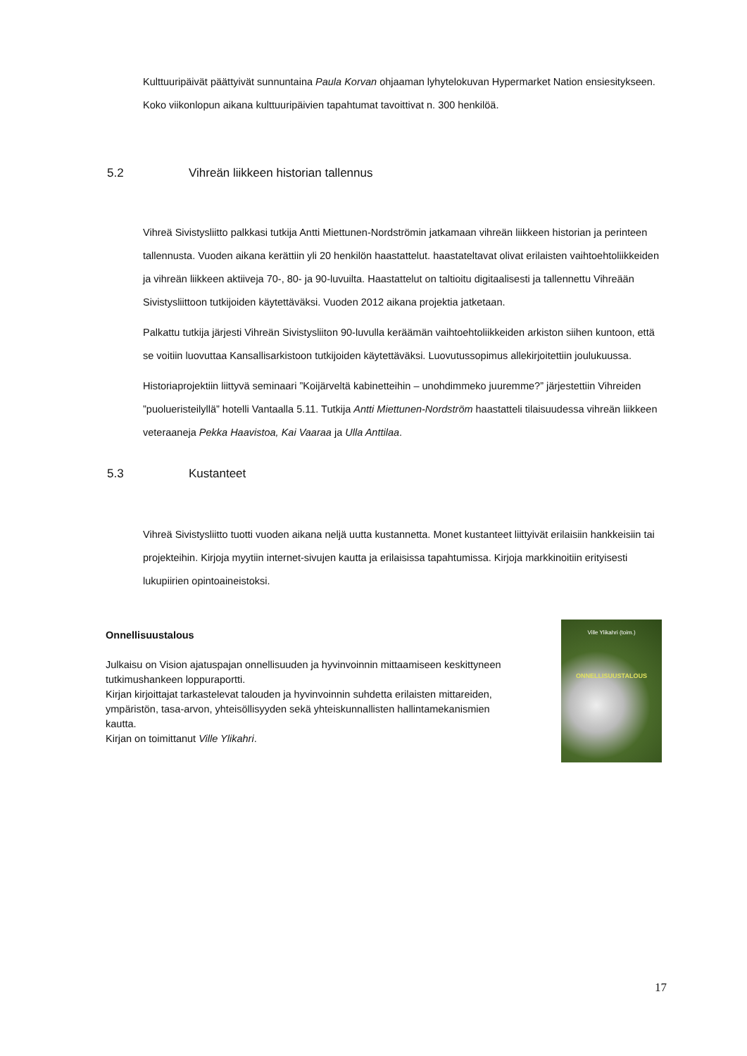Kulttuuripäivät päättyivät sunnuntaina Paula Korvan ohjaaman lyhytelokuvan Hypermarket Nation ensiesitykseen. Koko viikonlopun aikana kulttuuripäivien tapahtumat tavoittivat n. 300 henkilöä.
5.2 Vihreän liikkeen historian tallennus
Vihreä Sivistysliitto palkkasi tutkija Antti Miettunen-Nordströmin jatkamaan vihreän liikkeen historian ja perinteen tallennusta. Vuoden aikana kerättiin yli 20 henkilön haastattelut. haastateltavat olivat erilaisten vaihtoehtoliikkeiden ja vihreän liikkeen aktiiveja 70-, 80- ja 90-luvuilta. Haastattelut on taltioitu digitaalisesti ja tallennettu Vihreään Sivistysliittoon tutkijoiden käytettäväksi. Vuoden 2012 aikana projektia jatketaan.
Palkattu tutkija järjesti Vihreän Sivistysliiton 90-luvulla keräämän vaihtoehtoliikkeiden arkiston siihen kuntoon, että se voitiin luovuttaa Kansallisarkistoon tutkijoiden käytettäväksi. Luovutussopimus allekirjoitettiin joulukuussa.
Historiaprojektiin liittyvä seminaari ”Koijärveltä kabinetteihin – unohdimmeko juuremme?” järjestettiin Vihreiden ”puolueristeilyllä” hotelli Vantaalla 5.11. Tutkija Antti Miettunen-Nordström haastatteli tilaisuudessa vihreän liikkeen veteraaneja Pekka Haavistoa, Kai Vaaraa ja Ulla Anttilaa.
5.3 Kustanteet
Vihreä Sivistysliitto tuotti vuoden aikana neljä uutta kustannetta. Monet kustanteet liittyivät erilaisiin hankkeisiin tai projekteihin. Kirjoja myytiin internet-sivujen kautta ja erilaisissa tapahtumissa. Kirjoja markkinoitiin erityisesti lukupiirien opintoaineistoksi.
Onnellisuustalous
Julkaisu on Vision ajatuspajan onnellisuuden ja hyvinvoinnin mittaamiseen keskittyneen tutkimushankeen loppuraportti.
Kirjan kirjoittajat tarkastelevat talouden ja hyvinvoinnin suhdetta erilaisten mittareiden, ympäristön, tasa-arvon, yhteisöllisyyden sekä yhteiskunnallisten hallintamekanismien kautta.
Kirjan on toimittanut Ville Ylikahri.
Ville Ylikahri (toim.)
ONNELLISUUSTALOUS
17